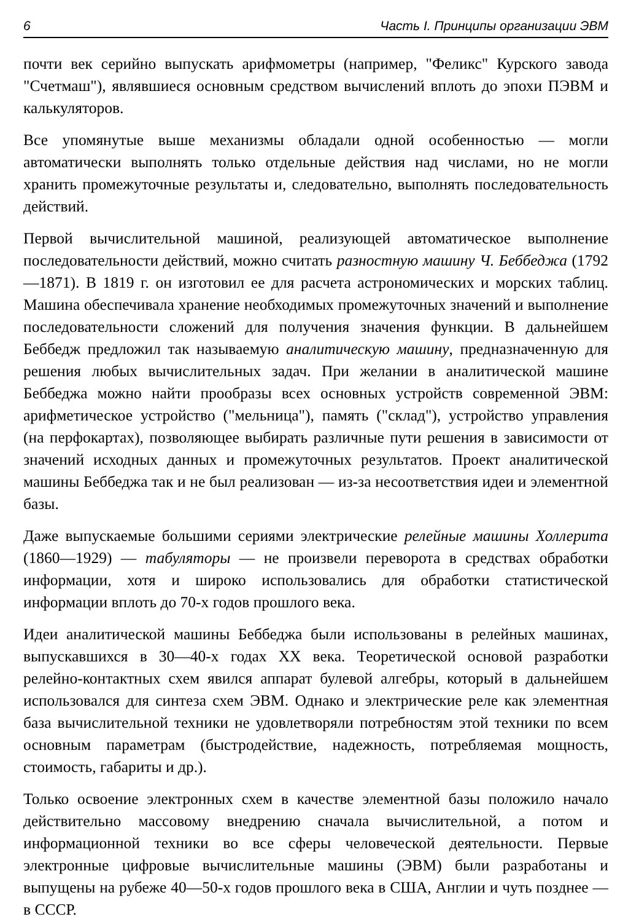6 Часть I. Принципы организации ЭВМ
почти век серийно выпускать арифмометры (например, "Феликс" Курского завода "Счетмаш"), являвшиеся основным средством вычислений вплоть до эпохи ПЭВМ и калькуляторов.
Все упомянутые выше механизмы обладали одной особенностью — могли автоматически выполнять только отдельные действия над числами, но не могли хранить промежуточные результаты и, следовательно, выполнять последовательность действий.
Первой вычислительной машиной, реализующей автоматическое выполнение последовательности действий, можно считать разностную машину Ч. Беббеджа (1792—1871). В 1819 г. он изготовил ее для расчета астрономических и морских таблиц. Машина обеспечивала хранение необходимых промежуточных значений и выполнение последовательности сложений для получения значения функции. В дальнейшем Беббедж предложил так называемую аналитическую машину, предназначенную для решения любых вычислительных задач. При желании в аналитической машине Беббеджа можно найти прообразы всех основных устройств современной ЭВМ: арифметическое устройство ("мельница"), память ("склад"), устройство управления (на перфокартах), позволяющее выбирать различные пути решения в зависимости от значений исходных данных и промежуточных результатов. Проект аналитической машины Беббеджа так и не был реализован — из-за несоответствия идеи и элементной базы.
Даже выпускаемые большими сериями электрические релейные машины Холлерита (1860—1929) — табуляторы — не произвели переворота в средствах обработки информации, хотя и широко использовались для обработки статистической информации вплоть до 70-х годов прошлого века.
Идеи аналитической машины Беббеджа были использованы в релейных машинах, выпускавшихся в 30—40-х годах XX века. Теоретической основой разработки релейно-контактных схем явился аппарат булевой алгебры, который в дальнейшем использовался для синтеза схем ЭВМ. Однако и электрические реле как элементная база вычислительной техники не удовлетворяли потребностям этой техники по всем основным параметрам (быстродействие, надежность, потребляемая мощность, стоимость, габариты и др.).
Только освоение электронных схем в качестве элементной базы положило начало действительно массовому внедрению сначала вычислительной, а потом и информационной техники во все сферы человеческой деятельности. Первые электронные цифровые вычислительные машины (ЭВМ) были разработаны и выпущены на рубеже 40—50-х годов прошлого века в США, Англии и чуть позднее — в СССР.